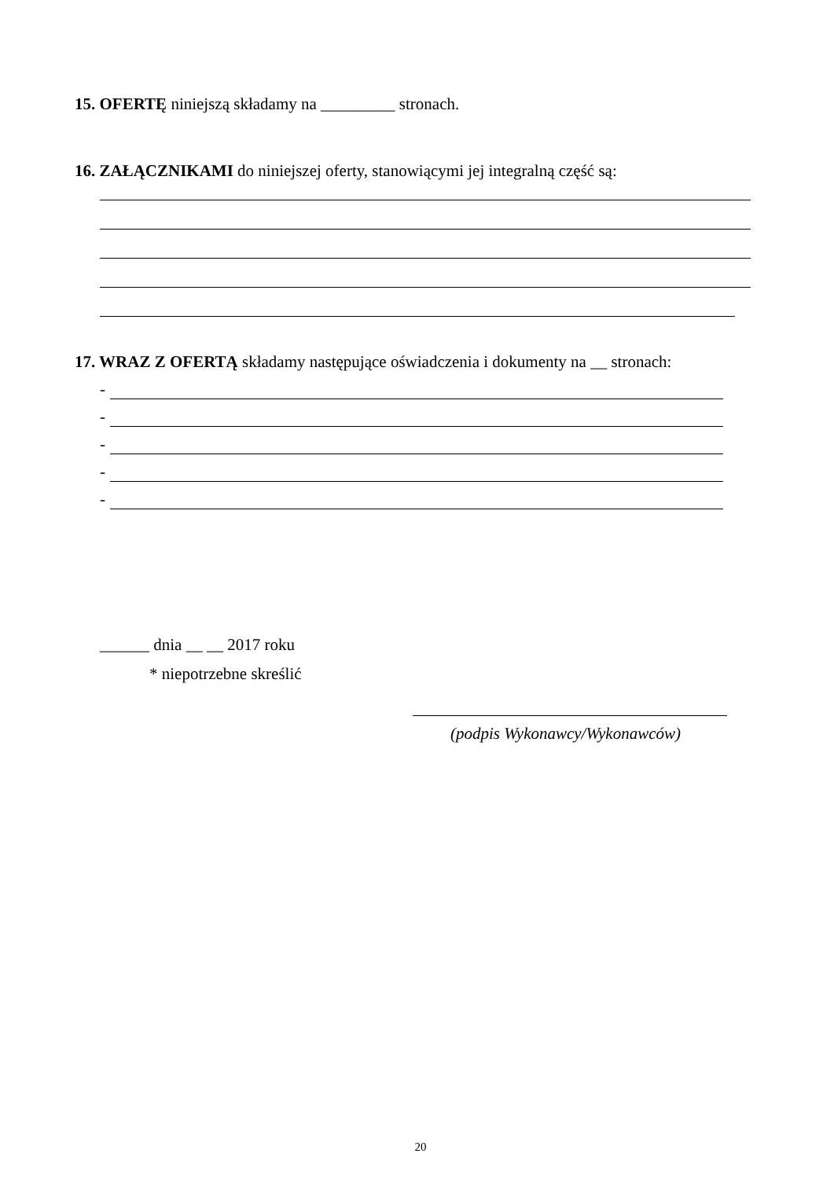15. OFERTĘ niniejszą składamy na _________ stronach.
16. ZAŁĄCZNIKAMI do niniejszej oferty, stanowiącymi jej integralną część są:
17. WRAZ Z OFERTĄ składamy następujące oświadczenia i dokumenty na __ stronach:
-
-
-
-
-
______ dnia __ __ 2017 roku
* niepotrzebne skreślić
(podpis Wykonawcy/Wykonawców)
20